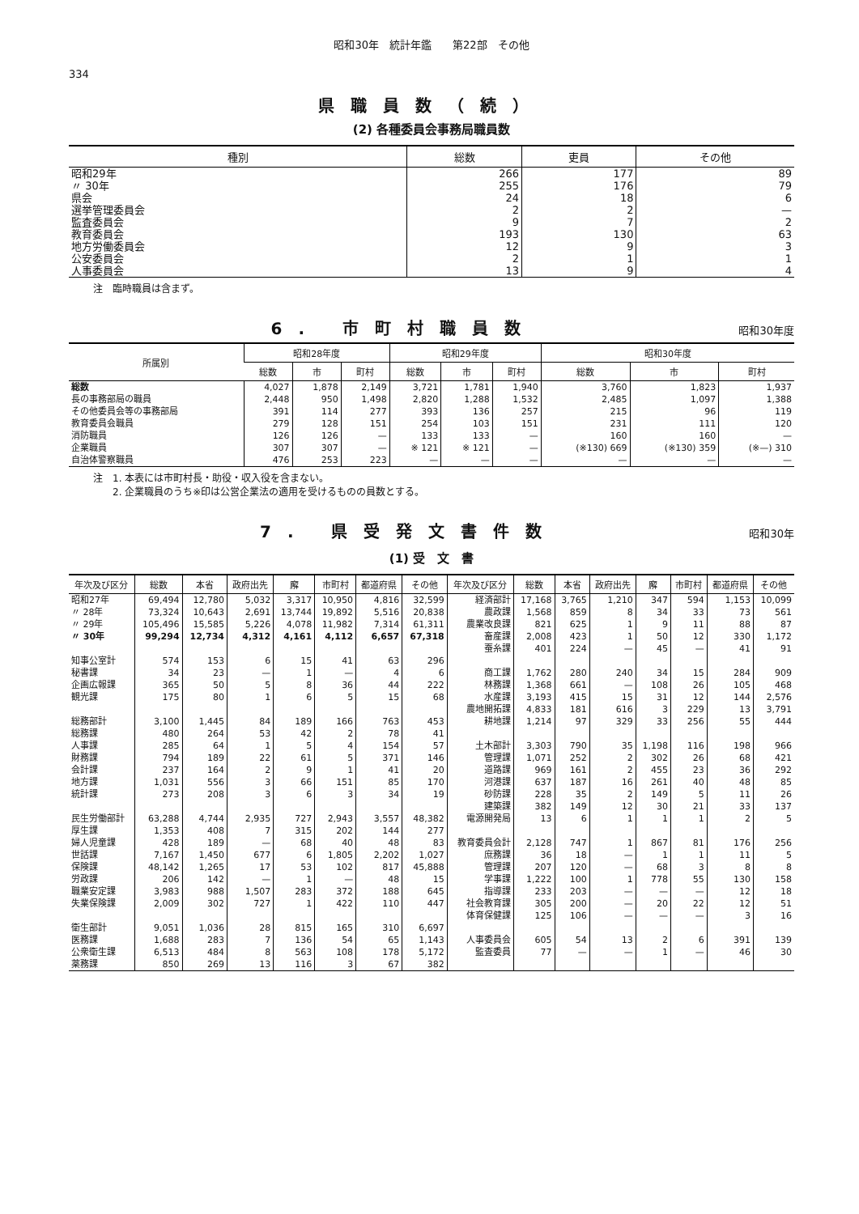昭和30年　統計年鑑　　第22部　その他
334
県職員数（続）
(2) 各種委員会事務局職員数
| 種別 | 総数 | 吏員 | その他 |
| --- | --- | --- | --- |
| 昭和29年 | 266 | 177 | 89 |
| 〃 30年 | 255 | 176 | 79 |
| 県会 | 24 | 18 | 6 |
| 選挙管理委員会 | 2 | 2 | — |
| 監査委員会 | 9 | 7 | 2 |
| 教育委員会 | 193 | 130 | 63 |
| 地方労働委員会 | 12 | 9 | 3 |
| 公安委員会 | 2 | 1 | 1 |
| 人事委員会 | 13 | 9 | 4 |
注　臨時職員は含まず。
6. 市町村職員数
昭和30年度
| 所属別 | 昭和28年度 | | | 昭和29年度 | | | 昭和30年度 | | |
| --- | --- | --- | --- | --- | --- | --- | --- | --- | --- |
| | 総数 | 市 | 町村 | 総数 | 市 | 町村 | 総数 | 市 | 町村 |
| 総数 | 4,027 | 1,878 | 2,149 | 3,721 | 1,781 | 1,940 | 3,760 | 1,823 | 1,937 |
| 長の事務部局の職員 | 2,448 | 950 | 1,498 | 2,820 | 1,288 | 1,532 | 2,485 | 1,097 | 1,388 |
| その他委員会等の事務部局 | 391 | 114 | 277 | 393 | 136 | 257 | 215 | 96 | 119 |
| 教育委員会職員 | 279 | 128 | 151 | 254 | 103 | 151 | 231 | 111 | 120 |
| 消防職員 | 126 | 126 | — | 133 | 133 | — | 160 | 160 | — |
| 企業職員 | 307 | 307 | — | ※ 121 | ※ 121 | — | (※130) 669 | (※130) 359 | (※—) 310 |
| 自治体警察職員 | 476 | 253 | 223 | — | — | — | — | — | — |
注　1. 本表には市町村長・助役・収入役を含まない。
　　2. 企業職員のうち※印は公営企業法の適用を受けるものの員数とする。
7. 県受発文書件数
昭和30年
(1) 受　文　書
| 年次及び区分 | 総数 | 本省 | 政府出先 | 廨 | 市町村 | 都道府県 | その他 | 年次及び区分 | 総数 | 本省 | 政府出先 | 廨 | 市町村 | 都道府県 | その他 |
| --- | --- | --- | --- | --- | --- | --- | --- | --- | --- | --- | --- | --- | --- | --- | --- |
| 昭和27年 | 69,494 | 12,780 | 5,032 | 3,317 | 10,950 | 4,816 | 32,599 | 経済部計 | 17,168 | 3,765 | 1,210 | 347 | 594 | 1,153 | 10,099 |
| 〃 28年 | 73,324 | 10,643 | 2,691 | 13,744 | 19,892 | 5,516 | 20,838 | 農政課 | 1,568 | 859 | 8 | 34 | 33 | 73 | 561 |
| 〃 29年 | 105,496 | 15,585 | 5,226 | 4,078 | 11,982 | 7,314 | 61,311 | 農業改良課 | 821 | 625 | 1 | 9 | 11 | 88 | 87 |
| 〃 30年 | 99,294 | 12,734 | 4,312 | 4,161 | 4,112 | 6,657 | 67,318 | 畜産課 | 2,008 | 423 | 1 | 50 | 12 | 330 | 1,172 |
| | | | | | | | | 蚕糸課 | 401 | 224 | — | 45 | — | 41 | 91 |
| 知事公室計 | 574 | 153 | 6 | 15 | 41 | 63 | 296 | | | | | | | | |
| 秘書課 | 34 | 23 | — | 1 | — | 4 | 6 | 商工課 | 1,762 | 280 | 240 | 34 | 15 | 284 | 909 |
| 企画広報課 | 365 | 50 | 5 | 8 | 36 | 44 | 222 | 林務課 | 1,368 | 661 | — | 108 | 26 | 105 | 468 |
| 観光課 | 175 | 80 | 1 | 6 | 5 | 15 | 68 | 水産課 | 3,193 | 415 | 15 | 31 | 12 | 144 | 2,576 |
| | | | | | | | | 農地開拓課 | 4,833 | 181 | 616 | 3 | 229 | 13 | 3,791 |
| 総務部計 | 3,100 | 1,445 | 84 | 189 | 166 | 763 | 453 | 耕地課 | 1,214 | 97 | 329 | 33 | 256 | 55 | 444 |
| 総務課 | 480 | 264 | 53 | 42 | 2 | 78 | 41 | | | | | | | | |
| 人事課 | 285 | 64 | 1 | 5 | 4 | 154 | 57 | 土木部計 | 3,303 | 790 | 35 | 1,198 | 116 | 198 | 966 |
| 財務課 | 794 | 189 | 22 | 61 | 5 | 371 | 146 | 管理課 | 1,071 | 252 | 2 | 302 | 26 | 68 | 421 |
| 会計課 | 237 | 164 | 2 | 9 | 1 | 41 | 20 | 道路課 | 969 | 161 | 2 | 455 | 23 | 36 | 292 |
| 地方課 | 1,031 | 556 | 3 | 66 | 151 | 85 | 170 | 河港課 | 637 | 187 | 16 | 261 | 40 | 48 | 85 |
| 統計課 | 273 | 208 | 3 | 6 | 3 | 34 | 19 | 砂防課 | 228 | 35 | 2 | 149 | 5 | 11 | 26 |
| | | | | | | | | 建築課 | 382 | 149 | 12 | 30 | 21 | 33 | 137 |
| 民生労働部計 | 63,288 | 4,744 | 2,935 | 727 | 2,943 | 3,557 | 48,382 | 電源開発局 | 13 | 6 | 1 | 1 | 1 | 2 | 5 |
| 厚生課 | 1,353 | 408 | 7 | 315 | 202 | 144 | 277 | | | | | | | | |
| 婦人児童課 | 428 | 189 | — | 68 | 40 | 48 | 83 | 教育委員会計 | 2,128 | 747 | 1 | 867 | 81 | 176 | 256 |
| 世話課 | 7,167 | 1,450 | 677 | 6 | 1,805 | 2,202 | 1,027 | 庶務課 | 36 | 18 | — | 1 | 1 | 11 | 5 |
| 保険課 | 48,142 | 1,265 | 17 | 53 | 102 | 817 | 45,888 | 管理課 | 207 | 120 | — | 68 | 3 | 8 | 8 |
| 労政課 | 206 | 142 | — | 1 | — | 48 | 15 | 学事課 | 1,222 | 100 | 1 | 778 | 55 | 130 | 158 |
| 職業安定課 | 3,983 | 988 | 1,507 | 283 | 372 | 188 | 645 | 指導課 | 233 | 203 | — | — | — | 12 | 18 |
| 失業保険課 | 2,009 | 302 | 727 | 1 | 422 | 110 | 447 | 社会教育課 | 305 | 200 | — | 20 | 22 | 12 | 51 |
| | | | | | | | | 体育保健課 | 125 | 106 | — | — | — | 3 | 16 |
| 衛生部計 | 9,051 | 1,036 | 28 | 815 | 165 | 310 | 6,697 | | | | | | | | |
| 医務課 | 1,688 | 283 | 7 | 136 | 54 | 65 | 1,143 | 人事委員会 | 605 | 54 | 13 | 2 | 6 | 391 | 139 |
| 公衆衛生課 | 6,513 | 484 | 8 | 563 | 108 | 178 | 5,172 | 監査委員 | 77 | — | — | 1 | — | 46 | 30 |
| 薬務課 | 850 | 269 | 13 | 116 | 3 | 67 | 382 | | | | | | | | |